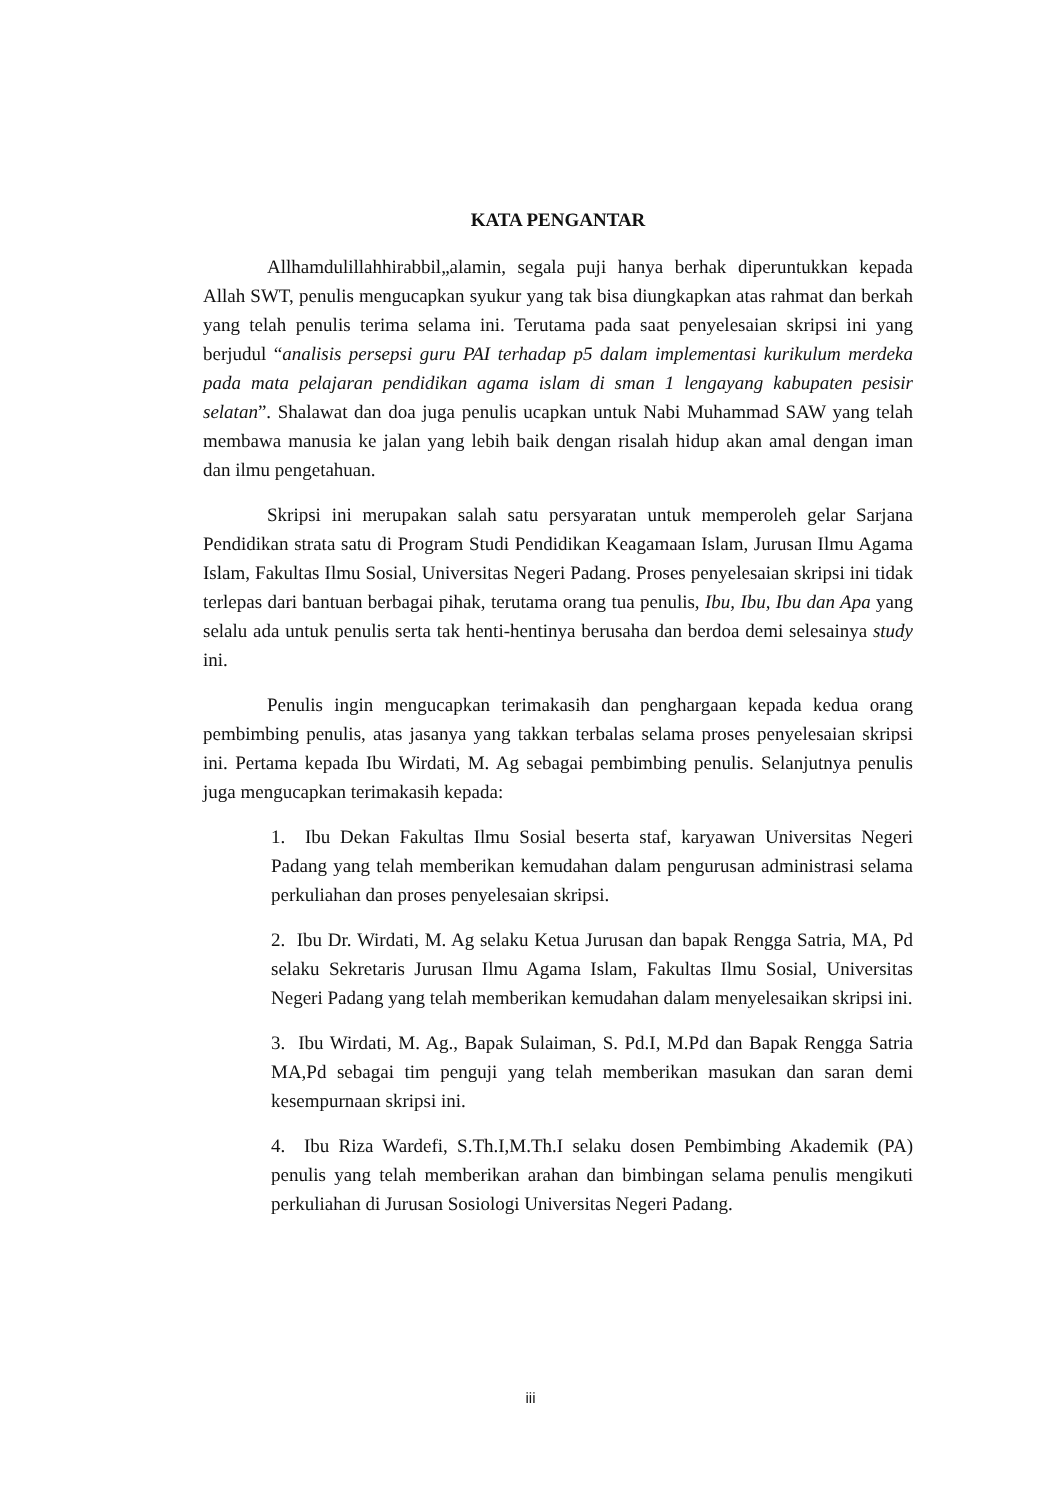KATA PENGANTAR
Allhamdulillahhirabbil„alamin, segala puji hanya berhak diperuntukkan kepada Allah SWT, penulis mengucapkan syukur yang tak bisa diungkapkan atas rahmat dan berkah yang telah penulis terima selama ini. Terutama pada saat penyelesaian skripsi ini yang berjudul “analisis persepsi guru PAI terhadap p5 dalam implementasi kurikulum merdeka pada mata pelajaran pendidikan agama islam di sman 1 lengayang kabupaten pesisir selatan”. Shalawat dan doa juga penulis ucapkan untuk Nabi Muhammad SAW yang telah membawa manusia ke jalan yang lebih baik dengan risalah hidup akan amal dengan iman dan ilmu pengetahuan.
Skripsi ini merupakan salah satu persyaratan untuk memperoleh gelar Sarjana Pendidikan strata satu di Program Studi Pendidikan Keagamaan Islam, Jurusan Ilmu Agama Islam, Fakultas Ilmu Sosial, Universitas Negeri Padang. Proses penyelesaian skripsi ini tidak terlepas dari bantuan berbagai pihak, terutama orang tua penulis, Ibu, Ibu, Ibu dan Apa yang selalu ada untuk penulis serta tak henti-hentinya berusaha dan berdoa demi selesainya study ini.
Penulis ingin mengucapkan terimakasih dan penghargaan kepada kedua orang pembimbing penulis, atas jasanya yang takkan terbalas selama proses penyelesaian skripsi ini. Pertama kepada Ibu Wirdati, M. Ag sebagai pembimbing penulis. Selanjutnya penulis juga mengucapkan terimakasih kepada:
1. Ibu Dekan Fakultas Ilmu Sosial beserta staf, karyawan Universitas Negeri Padang yang telah memberikan kemudahan dalam pengurusan administrasi selama perkuliahan dan proses penyelesaian skripsi.
2. Ibu Dr. Wirdati, M. Ag selaku Ketua Jurusan dan bapak Rengga Satria, MA, Pd selaku Sekretaris Jurusan Ilmu Agama Islam, Fakultas Ilmu Sosial, Universitas Negeri Padang yang telah memberikan kemudahan dalam menyelesaikan skripsi ini.
3. Ibu Wirdati, M. Ag., Bapak Sulaiman, S. Pd.I, M.Pd dan Bapak Rengga Satria MA,Pd sebagai tim penguji yang telah memberikan masukan dan saran demi kesempurnaan skripsi ini.
4. Ibu Riza Wardefi, S.Th.I,M.Th.I selaku dosen Pembimbing Akademik (PA) penulis yang telah memberikan arahan dan bimbingan selama penulis mengikuti perkuliahan di Jurusan Sosiologi Universitas Negeri Padang.
iii